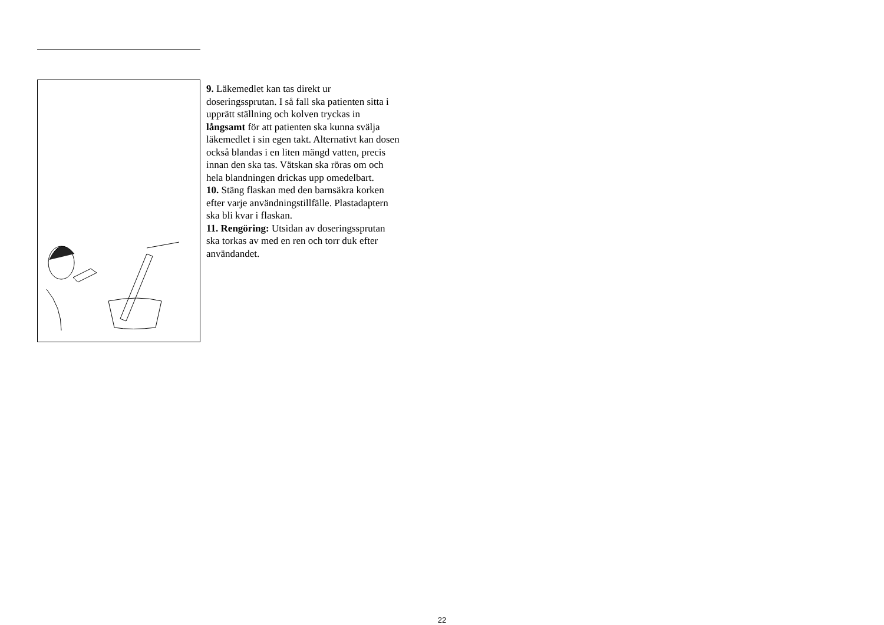9. Läkemedlet kan tas direkt ur doseringssprutan. I så fall ska patienten sitta i upprätt ställning och kolven tryckas in långsamt för att patienten ska kunna svälja läkemedlet i sin egen takt. Alternativt kan dosen också blandas i en liten mängd vatten, precis innan den ska tas. Vätskan ska röras om och hela blandningen drickas upp omedelbart.
10. Stäng flaskan med den barnsäkra korken efter varje användningstillfälle. Plastadaptern ska bli kvar i flaskan.
11. Rengöring: Utsidan av doseringssprutan ska torkas av med en ren och torr duk efter användandet.
22